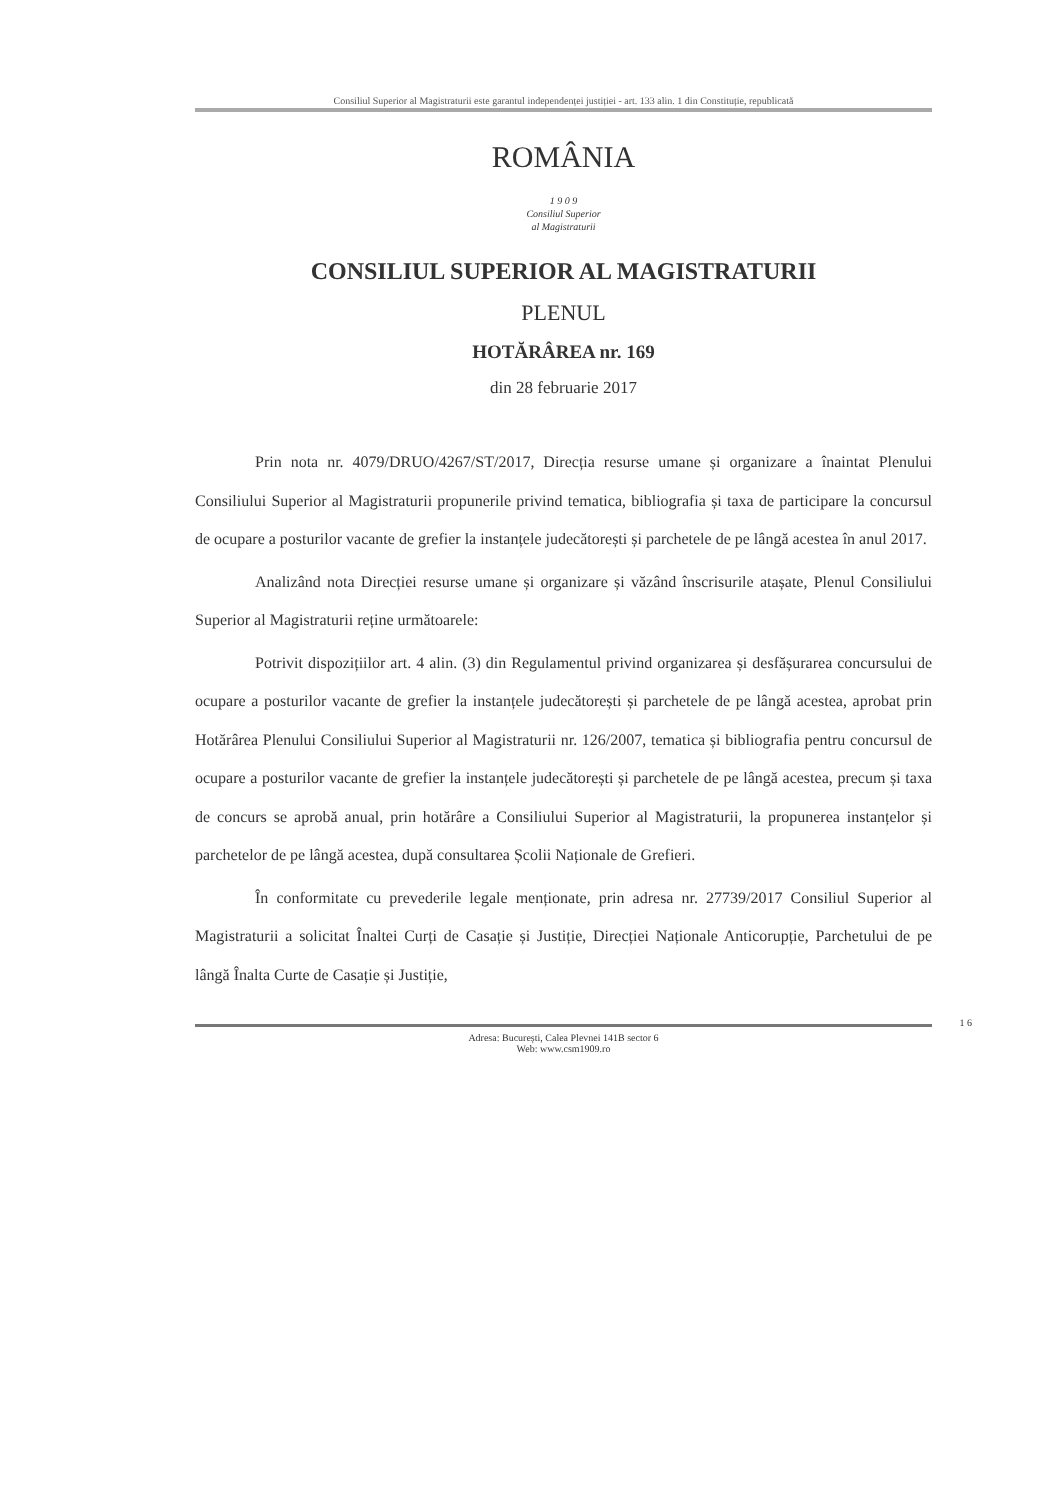Consiliul Superior al Magistraturii este garantul independenței justiției - art. 133 alin. 1 din Constituție, republicată
ROMÂNIA
1 9 0 9
Consiliul Superior
al Magistraturii
CONSILIUL SUPERIOR AL MAGISTRATURII
PLENUL
HOTĂRÂREA nr. 169
din 28 februarie 2017
Prin nota nr. 4079/DRUO/4267/ST/2017, Direcția resurse umane și organizare a înaintat Plenului Consiliului Superior al Magistraturii propunerile privind tematica, bibliografia și taxa de participare la concursul de ocupare a posturilor vacante de grefier la instanțele judecătorești și parchetele de pe lângă acestea în anul 2017.
Analizând nota Direcției resurse umane și organizare și văzând înscrisurile atașate, Plenul Consiliului Superior al Magistraturii reține următoarele:
Potrivit dispozițiilor art. 4 alin. (3) din Regulamentul privind organizarea și desfășurarea concursului de ocupare a posturilor vacante de grefier la instanțele judecătorești și parchetele de pe lângă acestea, aprobat prin Hotărârea Plenului Consiliului Superior al Magistraturii nr. 126/2007, tematica și bibliografia pentru concursul de ocupare a posturilor vacante de grefier la instanțele judecătorești și parchetele de pe lângă acestea, precum și taxa de concurs se aprobă anual, prin hotărâre a Consiliului Superior al Magistraturii, la propunerea instanțelor și parchetelor de pe lângă acestea, după consultarea Școlii Naționale de Grefieri.
În conformitate cu prevederile legale menționate, prin adresa nr. 27739/2017 Consiliul Superior al Magistraturii a solicitat Înaltei Curți de Casație și Justiție, Direcției Naționale Anticorupție, Parchetului de pe lângă Înalta Curte de Casație și Justiție,
1 6
Adresa: București, Calea Plevnei 141B sector 6
Web: www.csm1909.ro